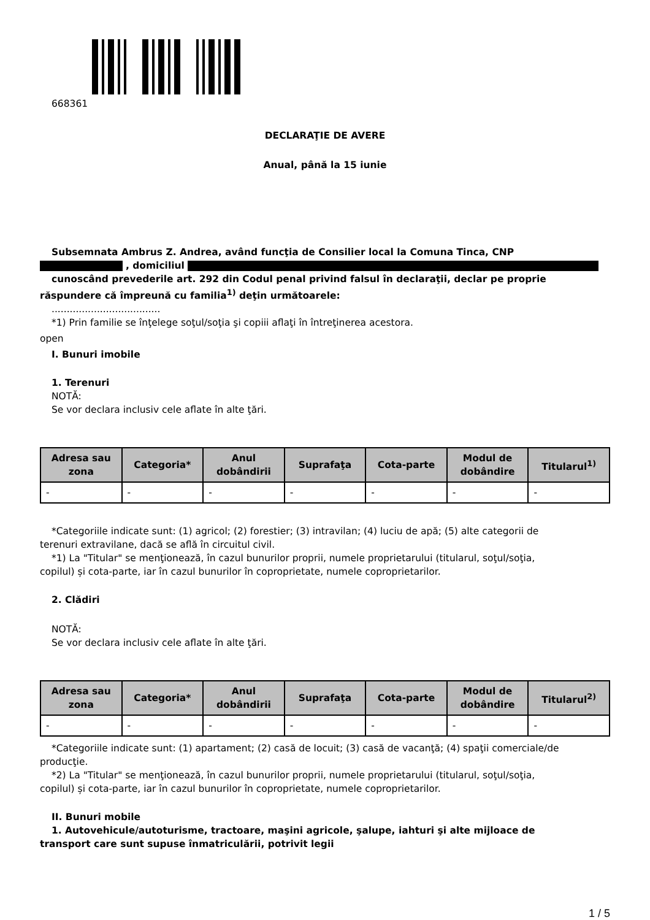668361
DECLARAŢIE DE AVERE
Anual, până la 15 iunie
Subsemnata Ambrus Z. Andrea, având funcţia de Consilier local la Comuna Tinca, CNP
, domiciliul
cunoscând prevederile art. 292 din Codul penal privind falsul în declaraţii, declar pe proprie
răspundere că împreună cu familia<sup>1)</sup> deţin următoarele:
....................................
*1) Prin familie se înţelege soţul/soţia şi copiii aflaţi în întreţinerea acestora.
open
I. Bunuri imobile
1. Terenuri
NOTĂ:
Se vor declara inclusiv cele aflate în alte ţări.
| Adresa sau zona | Categoria* | Anul dobândirii | Suprafaţa | Cota-parte | Modul de dobândire | Titularul<sup>1)</sup> |
| --- | --- | --- | --- | --- | --- | --- |
| - | - | - | - | - | - | - |
*Categoriile indicate sunt: (1) agricol; (2) forestier; (3) intravilan; (4) luciu de apă; (5) alte categorii de
terenuri extravilane, dacă se află în circuitul civil.
*1) La "Titular" se menţionează, în cazul bunurilor proprii, numele proprietarului (titularul, soţul/soţia,
copilul) și cota-parte, iar în cazul bunurilor în coproprietate, numele coproprietarilor.
2. Clădiri
NOTĂ:
Se vor declara inclusiv cele aflate în alte ţări.
| Adresa sau zona | Categoria* | Anul dobândirii | Suprafaţa | Cota-parte | Modul de dobândire | Titularul<sup>2)</sup> |
| --- | --- | --- | --- | --- | --- | --- |
| - | - | - | - | - | - | - |
*Categoriile indicate sunt: (1) apartament; (2) casă de locuit; (3) casă de vacanţă; (4) spaţii comerciale/de
producţie.
*2) La "Titular" se menţionează, în cazul bunurilor proprii, numele proprietarului (titularul, soţul/soţia,
copilul) și cota-parte, iar în cazul bunurilor în coproprietate, numele coproprietarilor.
II. Bunuri mobile
1. Autovehicule/autoturisme, tractoare, maşini agricole, şalupe, iahturi şi alte mijloace de
transport care sunt supuse înmatriculării, potrivit legii
1 / 5